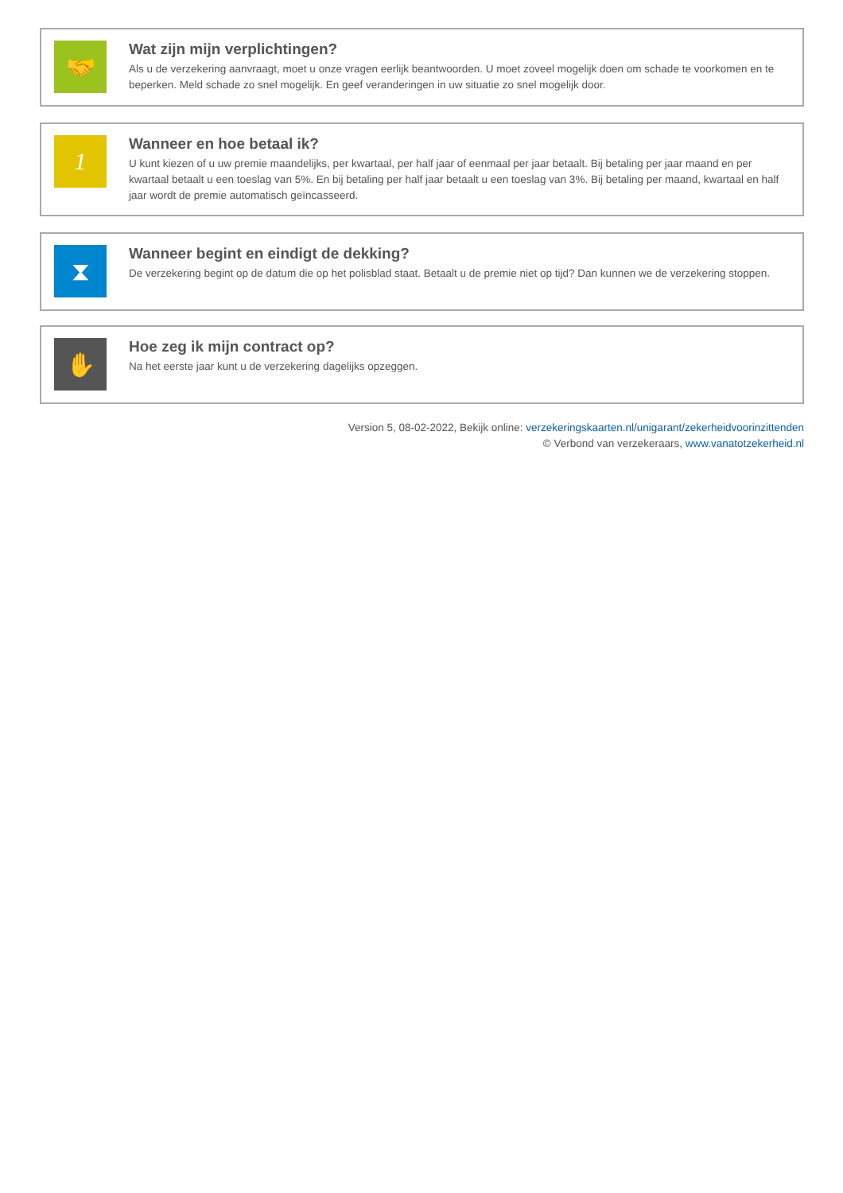🤝
Wat zijn mijn verplichtingen?
Als u de verzekering aanvraagt, moet u onze vragen eerlijk beantwoorden. U moet zoveel mogelijk doen om schade te voorkomen en te beperken. Meld schade zo snel mogelijk. En geef veranderingen in uw situatie zo snel mogelijk door.
1
Wanneer en hoe betaal ik?
U kunt kiezen of u uw premie maandelijks, per kwartaal, per half jaar of eenmaal per jaar betaalt. Bij betaling per jaar maand en per kwartaal betaalt u een toeslag van 5%. En bij betaling per half jaar betaalt u een toeslag van 3%. Bij betaling per maand, kwartaal en half jaar wordt de premie automatisch geïncasseerd.
⧗
Wanneer begint en eindigt de dekking?
De verzekering begint op de datum die op het polisblad staat. Betaalt u de premie niet op tijd? Dan kunnen we de verzekering stoppen.
✋
Hoe zeg ik mijn contract op?
Na het eerste jaar kunt u de verzekering dagelijks opzeggen.
Version 5, 08-02-2022, Bekijk online: verzekeringskaarten.nl/unigarant/zekerheidvoorinzittenden
© Verbond van verzekeraars, www.vanatotzekerheid.nl